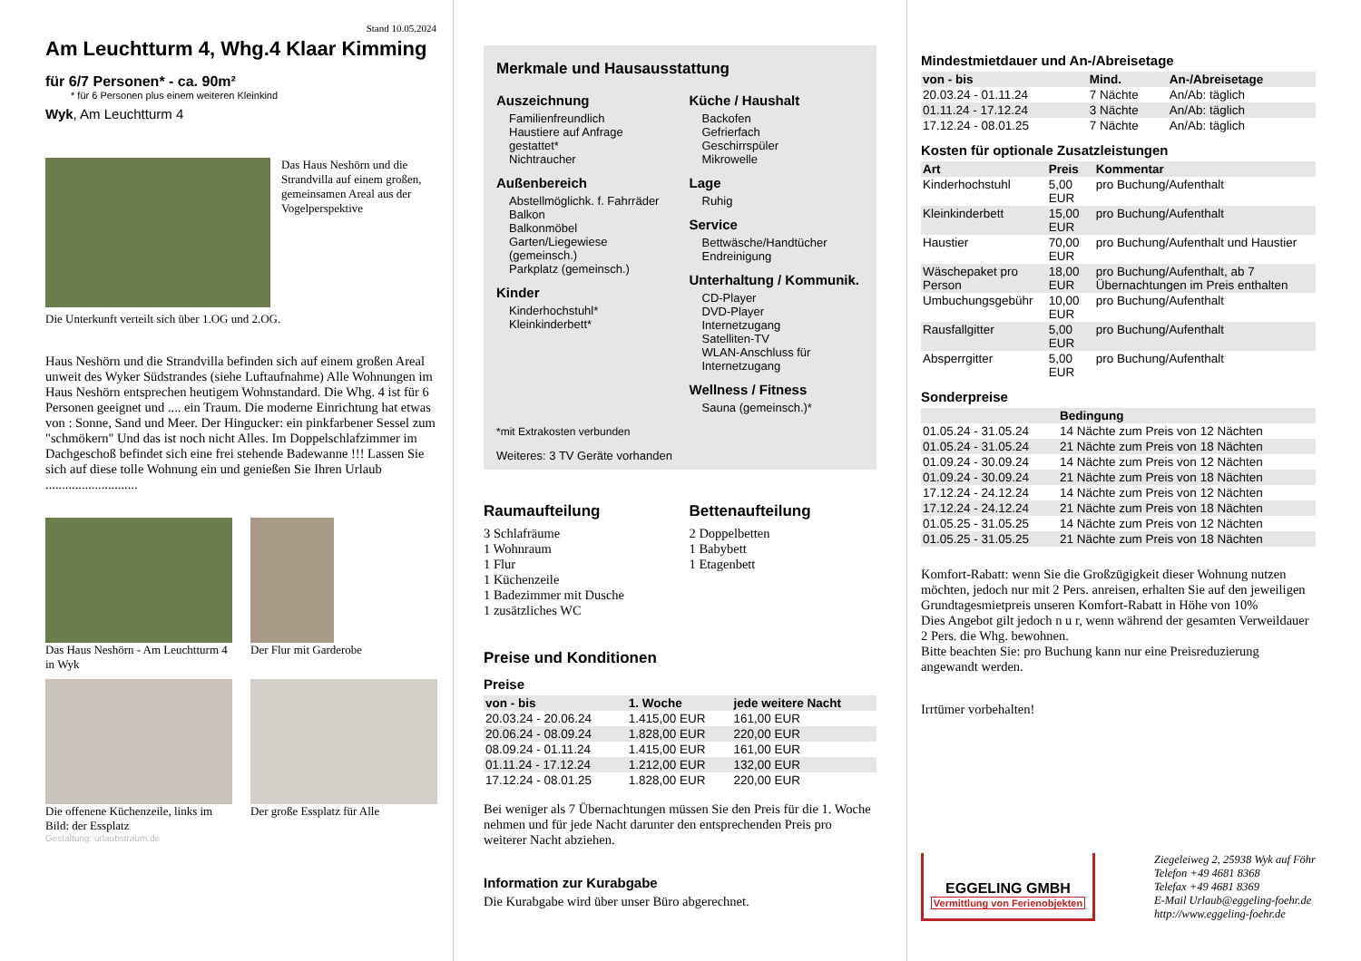Stand 10.05.2024
Am Leuchtturm 4, Whg.4 Klaar Kimming
für 6/7 Personen* - ca. 90m²
* für 6 Personen plus einem weiteren Kleinkind
Wyk, Am Leuchtturm 4
Das Haus Neshörn und die Strandvilla auf einem großen, gemeinsamen Areal aus der Vogelperspektive
Die Unterkunft verteilt sich über 1.OG und 2.OG.
Haus Neshörn und die Strandvilla befinden sich auf einem großen Areal unweit des Wyker Südstrandes (siehe Luftaufnahme) Alle Wohnungen im Haus Neshörn entsprechen heutigem Wohnstandard. Die Whg. 4 ist für 6 Personen geeignet und .... ein Traum. Die moderne Einrichtung hat etwas von : Sonne, Sand und Meer. Der Hingucker: ein pinkfarbener Sessel zum "schmökern" Und das ist noch nicht Alles. Im Doppelschlafzimmer im Dachgeschoß befindet sich eine frei stehende Badewanne !!! Lassen Sie sich auf diese tolle Wohnung ein und genießen Sie Ihren Urlaub ............................
Das Haus Neshörn - Am Leuchtturm 4 in Wyk
Der Flur mit Garderobe
Die offenene Küchenzeile, links im Bild: der Essplatz
Der große Essplatz für Alle
Gestaltung: urlaubstraum.de
Merkmale und Hausausstattung
Auszeichnung
Familienfreundlich
Haustiere auf Anfrage gestattet*
Nichtraucher
Außenbereich
Abstellmöglichk. f. Fahrräder
Balkon
Balkonmöbel
Garten/Liegewiese (gemeinsch.)
Parkplatz (gemeinsch.)
Kinder
Kinderhochstuhl*
Kleinkinderbett*
Küche / Haushalt
Backofen
Gefrierfach
Geschirrspüler
Mikrowelle
Lage
Ruhig
Service
Bettwäsche/Handtücher
Endreinigung
Unterhaltung / Kommunik.
CD-Player
DVD-Player
Internetzugang
Satelliten-TV
WLAN-Anschluss für Internetzugang
Wellness / Fitness
Sauna (gemeinsch.)*
*mit Extrakosten verbunden
Weiteres: 3 TV Geräte vorhanden
Raumaufteilung
3 Schlafräume
1 Wohnraum
1 Flur
1 Küchenzeile
1 Badezimmer mit Dusche
1 zusätzliches WC
Bettenaufteilung
2 Doppelbetten
1 Babybett
1 Etagenbett
Preise und Konditionen
Preise
| von - bis | 1. Woche | jede weitere Nacht |
| --- | --- | --- |
| 20.03.24 - 20.06.24 | 1.415,00 EUR | 161,00 EUR |
| 20.06.24 - 08.09.24 | 1.828,00 EUR | 220,00 EUR |
| 08.09.24 - 01.11.24 | 1.415,00 EUR | 161,00 EUR |
| 01.11.24 - 17.12.24 | 1.212,00 EUR | 132,00 EUR |
| 17.12.24 - 08.01.25 | 1.828,00 EUR | 220,00 EUR |
Bei weniger als 7 Übernachtungen müssen Sie den Preis für die 1. Woche nehmen und für jede Nacht darunter den entsprechenden Preis pro weiterer Nacht abziehen.
Information zur Kurabgabe
Die Kurabgabe wird über unser Büro abgerechnet.
Mindestmietdauer und An-/Abreisetage
| von - bis | Mind. | An-/Abreisetage |
| --- | --- | --- |
| 20.03.24 - 01.11.24 | 7 Nächte | An/Ab: täglich |
| 01.11.24 - 17.12.24 | 3 Nächte | An/Ab: täglich |
| 17.12.24 - 08.01.25 | 7 Nächte | An/Ab: täglich |
Kosten für optionale Zusatzleistungen
| Art | Preis | Kommentar |
| --- | --- | --- |
| Kinderhochstuhl | 5,00 EUR | pro Buchung/Aufenthalt |
| Kleinkinderbett | 15,00 EUR | pro Buchung/Aufenthalt |
| Haustier | 70,00 EUR | pro Buchung/Aufenthalt und Haustier |
| Wäschepaket pro Person | 18,00 EUR | pro Buchung/Aufenthalt, ab 7 Übernachtungen im Preis enthalten |
| Umbuchungsgebühr | 10,00 EUR | pro Buchung/Aufenthalt |
| Rausfallgitter | 5,00 EUR | pro Buchung/Aufenthalt |
| Absperrgitter | 5,00 EUR | pro Buchung/Aufenthalt |
Sonderpreise
| | Bedingung |
| --- | --- |
| 01.05.24 - 31.05.24 | 14 Nächte zum Preis von 12 Nächten |
| 01.05.24 - 31.05.24 | 21 Nächte zum Preis von 18 Nächten |
| 01.09.24 - 30.09.24 | 14 Nächte zum Preis von 12 Nächten |
| 01.09.24 - 30.09.24 | 21 Nächte zum Preis von 18 Nächten |
| 17.12.24 - 24.12.24 | 14 Nächte zum Preis von 12 Nächten |
| 17.12.24 - 24.12.24 | 21 Nächte zum Preis von 18 Nächten |
| 01.05.25 - 31.05.25 | 14 Nächte zum Preis von 12 Nächten |
| 01.05.25 - 31.05.25 | 21 Nächte zum Preis von 18 Nächten |
Komfort-Rabatt: wenn Sie die Großzügigkeit dieser Wohnung nutzen möchten, jedoch nur mit 2 Pers. anreisen, erhalten Sie auf den jeweiligen Grundtagesmietpreis unseren Komfort-Rabatt in Höhe von 10%
Dies Angebot gilt jedoch n u r, wenn während der gesamten Verweildauer 2 Pers. die Whg. bewohnen.
Bitte beachten Sie: pro Buchung kann nur eine Preisreduzierung angewandt werden.
Irrtümer vorbehalten!
EGGELING GMBH
Vermittlung von Ferienobjekten
Ziegeleiweg 2, 25938 Wyk auf Föhr
Telefon +49 4681 8368
Telefax +49 4681 8369
E-Mail Urlaub@eggeling-foehr.de
http://www.eggeling-foehr.de